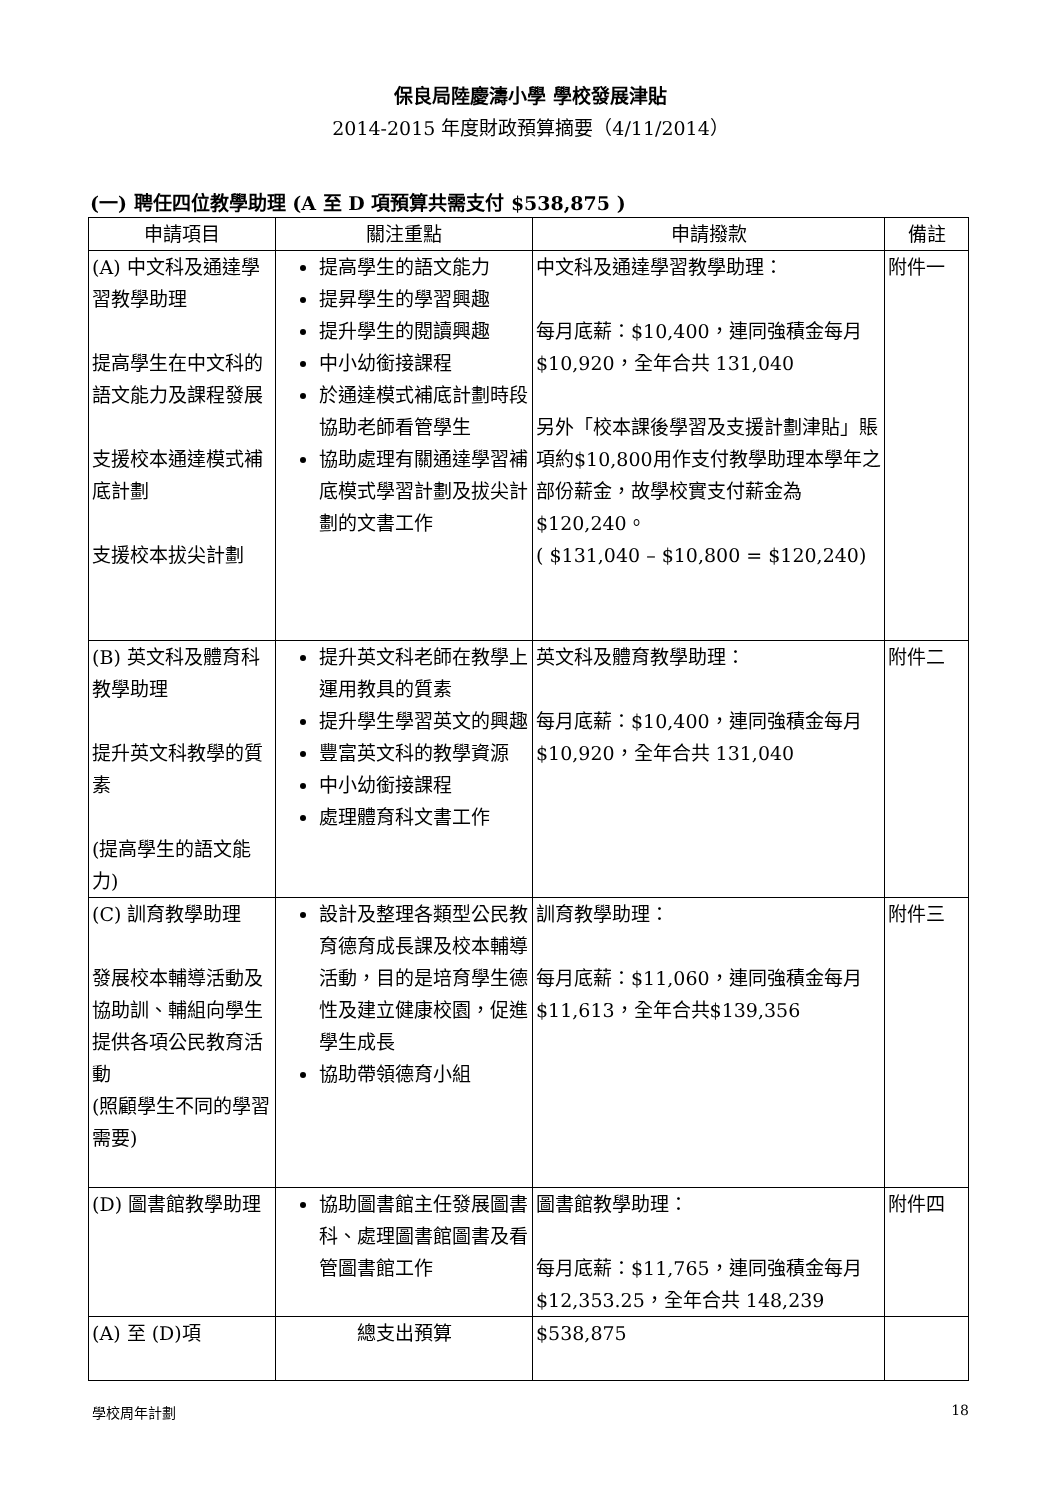保良局陸慶濤小學 學校發展津貼
2014-2015 年度財政預算摘要（4/11/2014）
(一) 聘任四位教學助理 (A 至 D 項預算共需支付 $538,875 )
| 申請項目 | 關注重點 | 申請撥款 | 備註 |
| --- | --- | --- | --- |
| (A) 中文科及通達學習教學助理 提高學生在中文科的語文能力及課程發展 支援校本通達模式補底計劃 支援校本拔尖計劃 | 提高學生的語文能力 提昇學生的學習興趣 提升學生的閱讀興趣 中小幼銜接課程 於通達模式補底計劃時段協助老師看管學生 協助處理有關通達學習補底模式學習計劃及拔尖計劃的文書工作 | 中文科及通達學習教學助理： 每月底薪：$10,400，連同強積金每月$10,920，全年合共 131,040 另外「校本課後學習及支援計劃津貼」賬項約$10,800用作支付教學助理本學年之部份薪金，故學校實支付薪金為$120,240。 ( $131,040 – $10,800 = $120,240) | 附件一 |
| (B) 英文科及體育科教學助理 提升英文科教學的質素 (提高學生的語文能力) | 提升英文科老師在教學上運用教具的質素 提升學生學習英文的興趣 豐富英文科的教學資源 中小幼銜接課程 處理體育科文書工作 | 英文科及體育教學助理： 每月底薪：$10,400，連同強積金每月$10,920，全年合共 131,040 | 附件二 |
| (C) 訓育教學助理 發展校本輔導活動及協助訓、輔組向學生提供各項公民教育活動 (照顧學生不同的學習需要) | 設計及整理各類型公民教育德育成長課及校本輔導活動，目的是培育學生德性及建立健康校園，促進學生成長 協助帶領德育小組 | 訓育教學助理： 每月底薪：$11,060，連同強積金每月$11,613，全年合共$139,356 | 附件三 |
| (D) 圖書館教學助理 | 協助圖書館主任發展圖書科、處理圖書館圖書及看管圖書館工作 | 圖書館教學助理： 每月底薪：$11,765，連同強積金每月$12,353.25，全年合共 148,239 | 附件四 |
| (A) 至 (D)項 | 總支出預算 | $538,875 | |
學校周年計劃 18